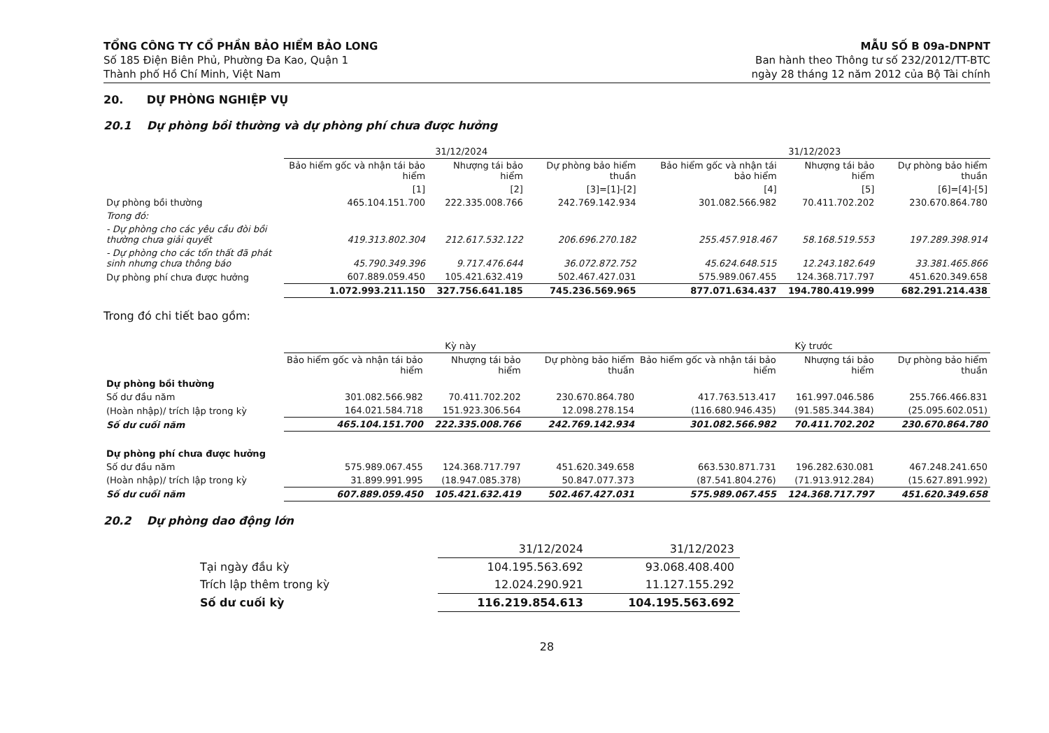TỔNG CÔNG TY CỔ PHẦN BẢO HIỂM BẢO LONG
Số 185 Điện Biên Phủ, Phường Đa Kao, Quận 1
Thành phố Hồ Chí Minh, Việt Nam
MẪU SỐ B 09a-DNPNT
Ban hành theo Thông tư số 232/2012/TT-BTC
ngày 28 tháng 12 năm 2012 của Bộ Tài chính
20. DỰ PHÒNG NGHIỆP VỤ
20.1 Dự phòng bồi thường và dự phòng phí chưa được hưởng
| | 31/12/2024 | | | 31/12/2023 | | |
| --- | --- | --- | --- | --- | --- | --- |
| | Bảo hiểm gốc và nhận tái bảo hiểm | Nhượng tái bảo hiểm | Dự phòng bảo hiểm thuần | Bảo hiểm gốc và nhận tái bảo hiểm | Nhượng tái bảo hiểm | Dự phòng bảo hiểm thuần |
| | [1] | [2] | [3]=[1]-[2] | [4] | [5] | [6]=[4]-[5] |
| Dự phòng bồi thường | 465.104.151.700 | 222.335.008.766 | 242.769.142.934 | 301.082.566.982 | 70.411.702.202 | 230.670.864.780 |
| Trong đó: | | | | | | |
| - Dự phòng cho các yêu cầu đòi bồi thường chưa giải quyết | 419.313.802.304 | 212.617.532.122 | 206.696.270.182 | 255.457.918.467 | 58.168.519.553 | 197.289.398.914 |
| - Dự phòng cho các tổn thất đã phát sinh nhưng chưa thông báo | 45.790.349.396 | 9.717.476.644 | 36.072.872.752 | 45.624.648.515 | 12.243.182.649 | 33.381.465.866 |
| Dự phòng phí chưa được hưởng | 607.889.059.450 | 105.421.632.419 | 502.467.427.031 | 575.989.067.455 | 124.368.717.797 | 451.620.349.658 |
| | 1.072.993.211.150 | 327.756.641.185 | 745.236.569.965 | 877.071.634.437 | 194.780.419.999 | 682.291.214.438 |
Trong đó chi tiết bao gồm:
| | Kỳ này | | | Kỳ trước | | |
| --- | --- | --- | --- | --- | --- | --- |
| | Bảo hiểm gốc và nhận tái bảo hiểm | Nhượng tái bảo hiểm | Dự phòng bảo hiểm thuần | Bảo hiểm gốc và nhận tái bảo hiểm | Nhượng tái bảo hiểm | Dự phòng bảo hiểm thuần |
| Dự phòng bồi thường | | | | | | |
| Số dư đầu năm | 301.082.566.982 | 70.411.702.202 | 230.670.864.780 | 417.763.513.417 | 161.997.046.586 | 255.766.466.831 |
| (Hoàn nhập)/ trích lập trong kỳ | 164.021.584.718 | 151.923.306.564 | 12.098.278.154 | (116.680.946.435) | (91.585.344.384) | (25.095.602.051) |
| Số dư cuối năm | 465.104.151.700 | 222.335.008.766 | 242.769.142.934 | 301.082.566.982 | 70.411.702.202 | 230.670.864.780 |
| Dự phòng phí chưa được hưởng | | | | | | |
| Số dư đầu năm | 575.989.067.455 | 124.368.717.797 | 451.620.349.658 | 663.530.871.731 | 196.282.630.081 | 467.248.241.650 |
| (Hoàn nhập)/ trích lập trong kỳ | 31.899.991.995 | (18.947.085.378) | 50.847.077.373 | (87.541.804.276) | (71.913.912.284) | (15.627.891.992) |
| Số dư cuối năm | 607.889.059.450 | 105.421.632.419 | 502.467.427.031 | 575.989.067.455 | 124.368.717.797 | 451.620.349.658 |
20.2 Dự phòng dao động lớn
| | 31/12/2024 | 31/12/2023 |
| Tại ngày đầu kỳ | 104.195.563.692 | 93.068.408.400 |
| Trích lập thêm trong kỳ | 12.024.290.921 | 11.127.155.292 |
| Số dư cuối kỳ | 116.219.854.613 | 104.195.563.692 |
28